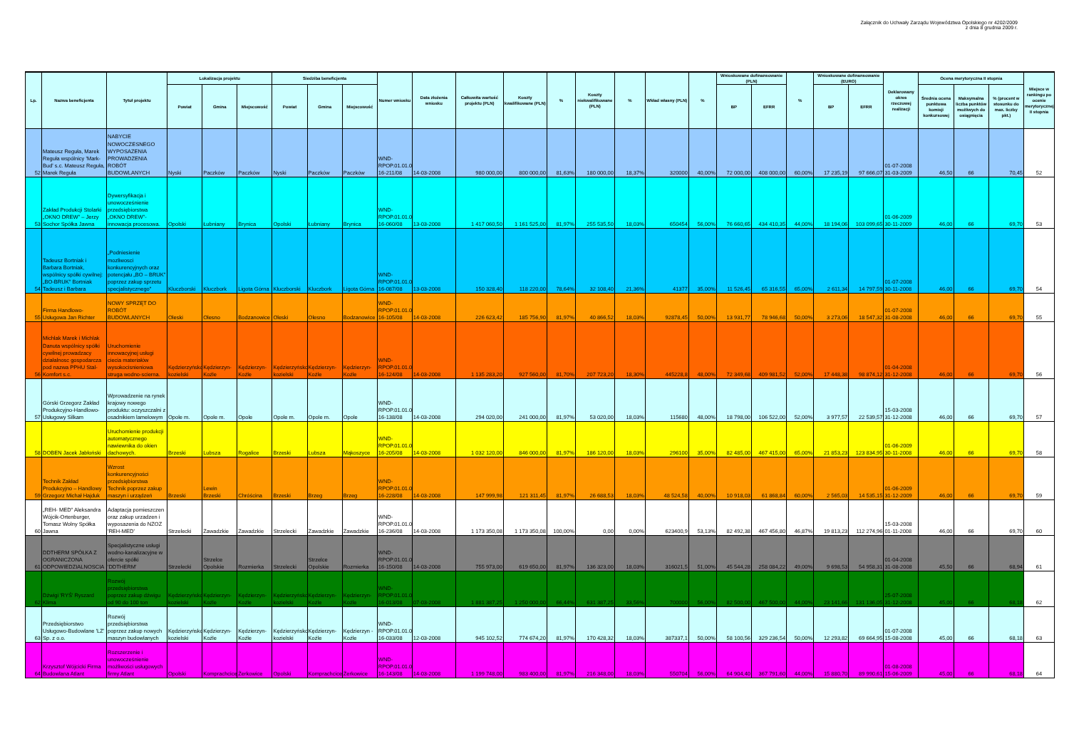Załącznik do Uchwały Zarządu Województwa Opolskiego nr 4202/2009
z dnia 8 grudnia 2009 r.
| Lp. | Nazwa beneficjenta | Tytuł projektu | Lokalizacja projektu | | | Siedziba beneficjenta | | | Numer wniosku | Data złożenia wniosku | Całkowita wartość projektu (PLN) | Koszty kwalifikowane (PLN) | % | Koszty niekwalifikowane (PLN) | % | Wkład własny (PLN) | % | Wnioskowane dofinansowanie (PLN) | | % | Wnioskowane dofinansowanie (EURO) | | Deklarowany okres rzeczowej realizacji | Ocena merytoryczna II stopnia | | | Miejsce w rankingu po ocenie merytorycznej II stopnia |
| --- | --- | --- | --- | --- | --- | --- | --- | --- | --- | --- | --- | --- | --- | --- | --- | --- | --- | --- | --- | --- | --- | --- | --- | --- | --- | --- | --- |
| | | | Powiat | Gmina | Miejscowość | Powiat | Gmina | Miejscowość | | | | | | | | | | BP | EFRR | | BP | EFRR | | Średnia ocena punktowa komisji konkursowej | Maksymalna liczba punktów możliwych do osiągnięcia | % (procent w stosunku do max. liczby pkt.) | |
| 52 | Mateusz Reguła, Marek Reguła wspólnicy 'Mark-Bud' s.c. Mateusz Reguła, Marek Reguła | NABYCIE NOWOCZESNEGO WYPOSAZENIA PROWADZENIA ROBÓT BUDOWLANYCH | Nyski | Paczków | Paczków | Nyski | Paczków | Paczków | WND-RPOP.01.01.02-16-211/08 | 14-03-2008 | 980 000,00 | 800 000,00 | 81,63% | 180 000,00 | 18,37% | 320000 | 40,00% | 72 000,00 | 408 000,00 | 60,00% | 17 235,19 | 97 666,07 | 01-07-2008 31-03-2009 | 46,50 | 66 | 70,45 | 52 |
| 53 | Zakład Produkcji Stolarki „OKNO DREW" – Jerzy Sochor Spółka Jawna | Dywersyfikacja i unowocześnienie przedsiębiorstwa „OKNO DREW"- innowacja procesowa. | Opolski | Łubniany | Brynica | Opolski | Łubniany | Brynica | WND-RPOP.01.01.02-16-060/08 | 13-03-2008 | 1 417 060,50 | 1 161 525,00 | 81,97% | 255 535,50 | 18,03% | 650454 | 56,00% | 76 660,65 | 434 410,35 | 44,00% | 18 194,06 | 103 099,65 | 01-06-2009 30-11-2009 | 46,00 | 66 | 69,70 | 53 |
| 54 | Tadeusz Bortniak i Barbara Bortniak, wspólnicy spółki cywilnej: „BO-BRUK" Bortniak Tadeusz i Barbara | „Podniesienie mozliwosci konkurencyjnych oraz potencjału „BO – BRUK" poprzez zakup sprzetu specjalistycznego" | Kluczborski | Kluczbork | Ligota Górna | Kluczborski | Kluczbork | Ligota Górna | WND-RPOP.01.01.02-16-087/08 | 13-03-2008 | 150 328,40 | 118 220,00 | 78,64% | 32 108,40 | 21,36% | 41377 | 35,00% | 11 526,45 | 65 316,55 | 65,00% | 2 611,34 | 14 797,59 | 01-07-2008 30-11-2008 | 46,00 | 66 | 69,70 | 54 |
| 55 | Firma Handlowo-Usługowa Jan Richter | NOWY SPRZĘT DO ROBÓT BUDOWLANYCH | Oleski | Olesno | Bodzanowice | Oleski | Olesno | Bodzanowice | WND-RPOP.01.01.02-16-105/08 | 14-03-2008 | 226 623,42 | 185 756,90 | 81,97% | 40 866,52 | 18,03% | 92878,45 | 50,00% | 13 931,77 | 78 946,68 | 50,00% | 3 273,06 | 18 547,32 | 01-07-2008 31-08-2008 | 46,00 | 66 | 69,70 | 55 |
| 56 | Michlak Marek i Michlak Danuta wspólnicy spółki cywilnej prowadzacy działalnosc gospodarcza pod nazwa PPHU Stal-Komfort s.c. | Uruchomienie innowacyjnej usługi ciecia materiałów wysokocisnieniowa struga wodno-scierna. | Kędzierzyńsko-kozielski | Kędzierzyn-Koźle | Kędzierzyn-Koźle | Kędzierzyńsko-kozielski | Kędzierzyn-Koźle | Kędzierzyn-Koźle | WND-RPOP.01.01.02-16-124/08 | 14-03-2008 | 1 135 283,20 | 927 560,00 | 81,70% | 207 723,20 | 18,30% | 445228,8 | 48,00% | 72 349,68 | 409 981,52 | 52,00% | 17 448,38 | 98 874,12 | 01-04-2008 31-12-2008 | 46,00 | 66 | 69,70 | 56 |
| 57 | Górski Grzegorz Zakład Produkcyjno-Handlowo-Usługowy Silkam | Wprowadzenie na rynek krajowy nowego produktu: oczyszczalni z osadnikiem lamelowym | Opole m. | Opole m. | Opole | Opole m. | Opole m. | Opole | WND-RPOP.01.01.02-16-138/08 | 14-03-2008 | 294 020,00 | 241 000,00 | 81,97% | 53 020,00 | 18,03% | 115680 | 48,00% | 18 798,00 | 106 522,00 | 52,00% | 3 977,57 | 22 539,57 | 15-03-2008 31-12-2008 | 46,00 | 66 | 69,70 | 57 |
| 58 | DOBEN Jacek Jabłoński | Uruchomienie produkcji automatycznego nawiewnika do okien dachowych. | Brzeski | Lubsza | Rogalice | Brzeski | Lubsza | Mąkoszyce | WND-RPOP.01.01.02-16-205/08 | 14-03-2008 | 1 032 120,00 | 846 000,00 | 81,97% | 186 120,00 | 18,03% | 296100 | 35,00% | 82 485,00 | 467 415,00 | 65,00% | 21 853,23 | 123 834,95 | 01-06-2009 30-11-2008 | 46,00 | 66 | 69,70 | 58 |
| 59 | Technik Zakład Produkcyjno – Handlowy Grzegorz Michał Hajduk | Wzrost konkurencyjności przedsiębiorstwa Technik poprzez zakup maszyn i urządzeń | Brzeski | Lewin Brzeski | Chróścina | Brzeski | Brzeg | Brzeg | WND-RPOP.01.01.02-16-228/08 | 14-03-2008 | 147 999,98 | 121 311,45 | 81,97% | 26 688,53 | 18,03% | 48 524,58 | 40,00% | 10 918,03 | 61 868,84 | 60,00% | 2 565,03 | 14 535,15 | 01-06-2009 31-12-2009 | 46,00 | 66 | 69,70 | 59 |
| 60 | „REH- MED" Aleksandra Wójcik-Ortenburger, Tomasz Wolny Spółka Jawna | Adaptacja pomieszczen oraz zakup urzadzen i wyposazenia do NZOZ 'REH-MED' | Strzelecki | Zawadzkie | Zawadzkie | Strzelecki | Zawadzkie | Zawadzkie | WND-RPOP.01.01.02-16-236/08 | 14-03-2008 | 1 173 350,08 | 1 173 350,08 | 100,00% | 0,00 | 0,00% | 623400,9 | 53,13% | 82 492,38 | 467 456,80 | 46,87% | 19 813,23 | 112 274,96 | 15-03-2008 01-11-2008 | 46,00 | 66 | 69,70 | 60 |
| 61 | DDTHERM SPÓŁKA Z OGRANICZONA ODPOWIEDZIALNOSCIA | Specjalistyczne usługi wodno-kanalizacyjne w ofercie spółki 'DDTHERM' | Strzelecki | Strzelce Opolskie | Rozmierka | Strzelecki | Strzelce Opolskie | Rozmierka | WND-RPOP.01.01.02-16-150/08 | 14-03-2008 | 755 973,00 | 619 650,00 | 81,97% | 136 323,00 | 18,03% | 316021,5 | 51,00% | 45 544,28 | 258 084,22 | 49,00% | 9 698,53 | 54 958,31 | 01-04-2008 31-08-2008 | 45,50 | 66 | 68,94 | 61 |
| 62 | Dźwigi 'RYŚ' Ryszard Klima | Rozwój przedsiębiorstwa poprzez zakup dźwigu od 90 do 100 ton | Kędzierzyńsko-kozielski | Kędzierzyn-Koźle | Kędzierzyn-Koźle | Kędzierzyńsko-kozielski | Kędzierzyn-Koźle | Kędzierzyn-Koźle | WND-RPOP.01.01.02-16-013/08 | 07-03-2008 | 1 881 387,25 | 1 250 000,00 | 66,44% | 631 387,25 | 33,56% | 700000 | 56,00% | 82 500,00 | 467 500,00 | 44,00% | 23 141,66 | 131 136,05 | 25-07-2008 31-12-2008 | 45,00 | 66 | 68,18 | 62 |
| 63 | Przedsiębiorstwo Usługowo-Budowlane 'LZ' Sp. z o.o. | Rozwój przedsiębiorstwa poprzez zakup nowych maszyn budowlanych | Kędzierzyńsko-kozielski | Kędzierzyn-Koźle | Kędzierzyn-Koźle | Kędzierzyńsko-kozielski | Kędzierzyn-Koźle | Kędzierzyn - Koźle | WND-RPOP.01.01.02-16-033/08 | 12-03-2008 | 945 102,52 | 774 674,20 | 81,97% | 170 428,32 | 18,03% | 387337,1 | 50,00% | 58 100,56 | 329 236,54 | 50,00% | 12 293,82 | 69 664,95 | 01-07-2008 15-08-2008 | 45,00 | 66 | 68,18 | 63 |
| 64 | Krzysztof Wójcicki Firma Budowlana Atlant | Rozszerzenie i unowocześnienie możliwości usługowych firmy Atlant | Opolski | Komprachcice | Żerkowice | Opolski | Komprachcice | Żerkowice | WND-RPOP.01.01.02-16-143/08 | 14-03-2008 | 1 199 748,00 | 983 400,00 | 81,97% | 216 348,00 | 18,03% | 550704 | 56,00% | 64 904,40 | 367 791,60 | 44,00% | 15 880,70 | 89 990,61 | 01-08-2008 15-06-2009 | 45,00 | 66 | 68,18 | 64 |